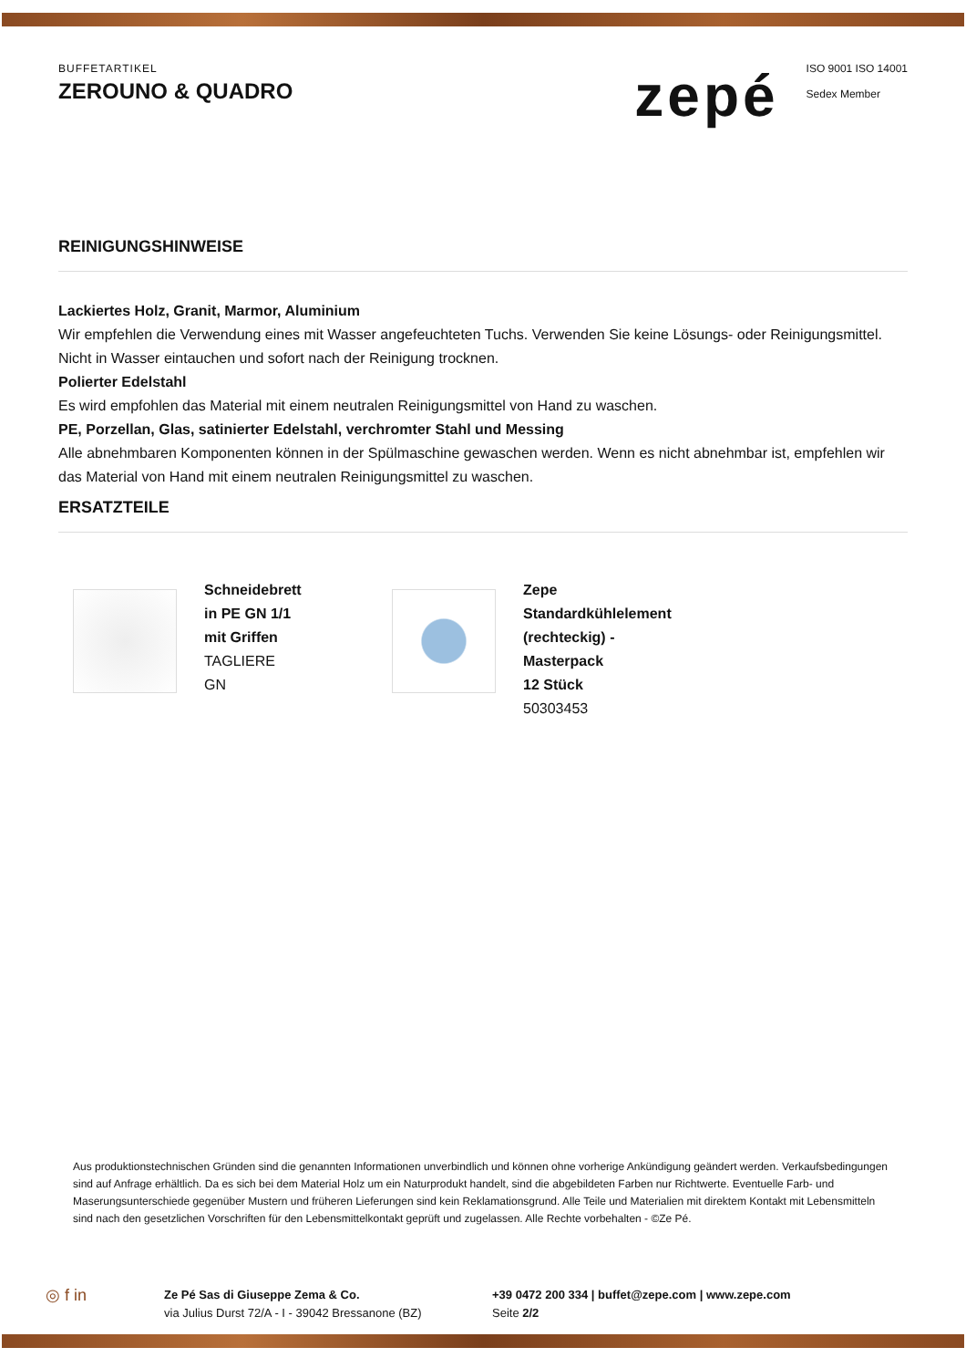BUFFETARTIKEL
ZEROUNO & QUADRO
zepé
ISO 9001 ISO 14001
Sedex Member
REINIGUNGSHINWEISE
Lackiertes Holz, Granit, Marmor, Aluminium
Wir empfehlen die Verwendung eines mit Wasser angefeuchteten Tuchs. Verwenden Sie keine Lösungs- oder Reinigungsmittel. Nicht in Wasser eintauchen und sofort nach der Reinigung trocknen.
Polierter Edelstahl
Es wird empfohlen das Material mit einem neutralen Reinigungsmittel von Hand zu waschen.
PE, Porzellan, Glas, satinierter Edelstahl, verchromter Stahl und Messing
Alle abnehmbaren Komponenten können in der Spülmaschine gewaschen werden. Wenn es nicht abnehmbar ist, empfehlen wir das Material von Hand mit einem neutralen Reinigungsmittel zu waschen.
ERSATZTEILE
Schneidebrett
in PE GN 1/1
mit Griffen
TAGLIERE
GN
Zepe
Standardkühlelement
(rechteckig) -
Masterpack
12 Stück
50303453
Aus produktionstechnischen Gründen sind die genannten Informationen unverbindlich und können ohne vorherige Ankündigung geändert werden. Verkaufsbedingungen sind auf Anfrage erhältlich. Da es sich bei dem Material Holz um ein Naturprodukt handelt, sind die abgebildeten Farben nur Richtwerte. Eventuelle Farb- und Maserungsunterschiede gegenüber Mustern und früheren Lieferungen sind kein Reklamationsgrund. Alle Teile und Materialien mit direktem Kontakt mit Lebensmitteln sind nach den gesetzlichen Vorschriften für den Lebensmittelkontakt geprüft und zugelassen. Alle Rechte vorbehalten - ©Ze Pé.
◎ f in
Ze Pé Sas di Giuseppe Zema & Co.
via Julius Durst 72/A - I - 39042 Bressanone (BZ)
+39 0472 200 334 | buffet@zepe.com | www.zepe.com
Seite 2/2